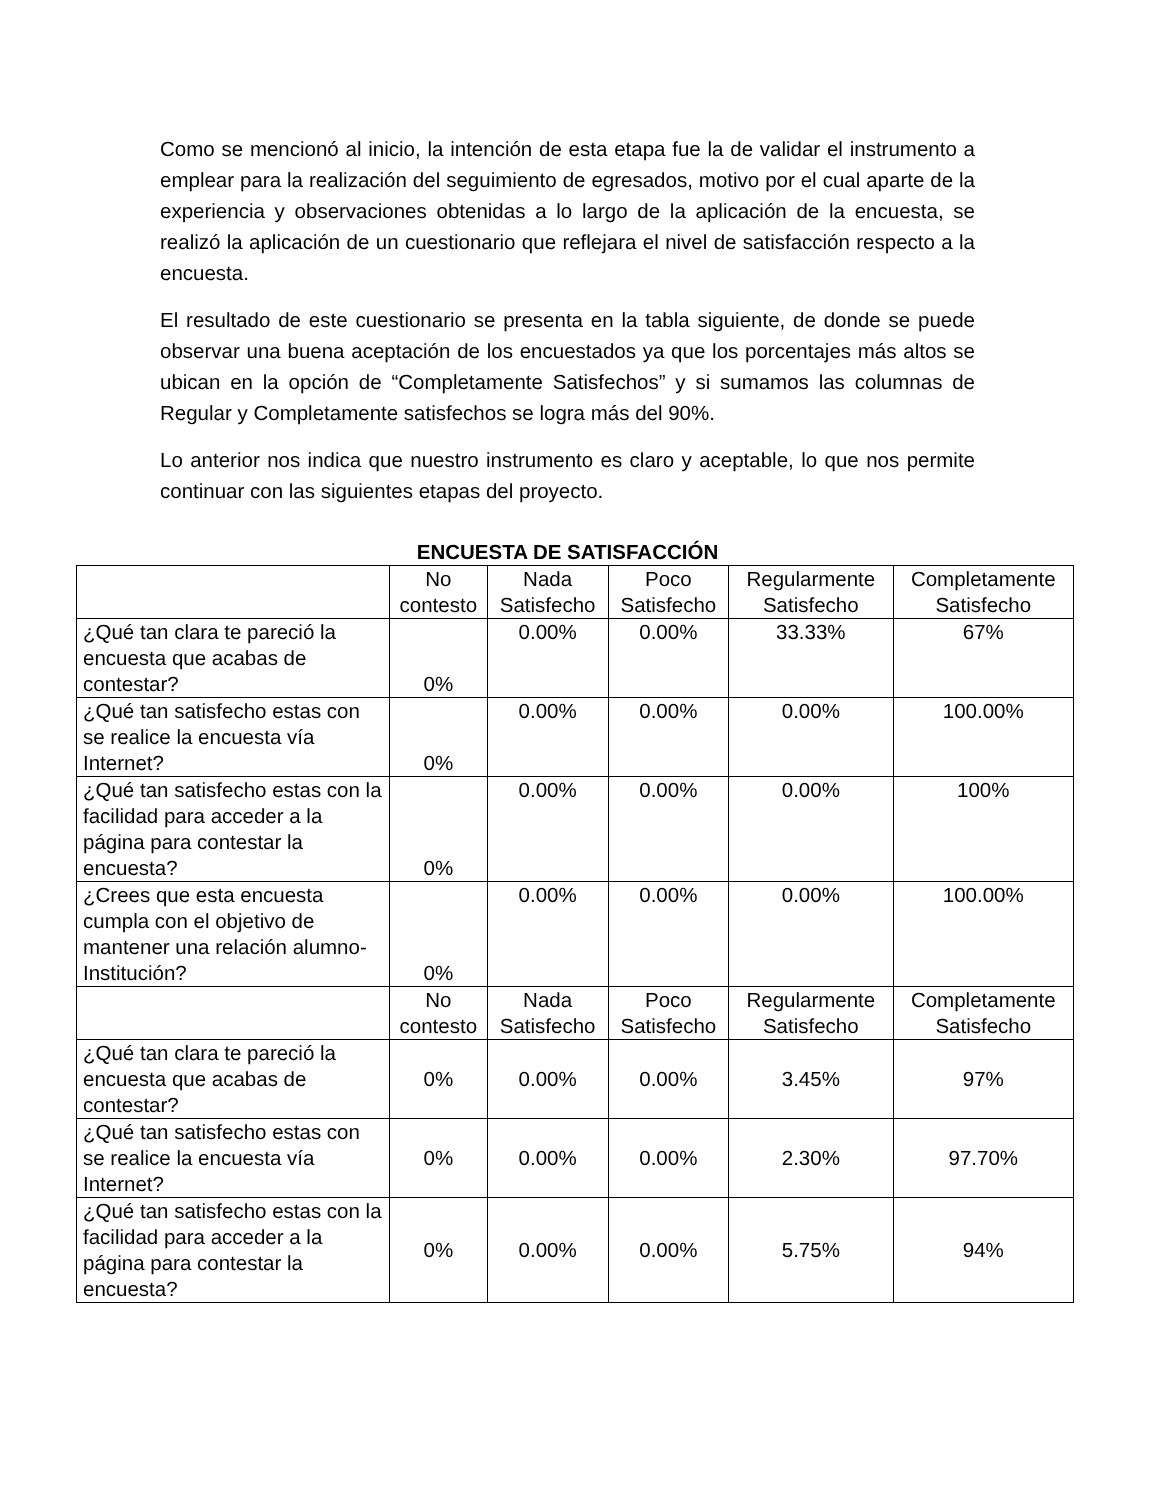Como se mencionó al inicio, la intención de esta etapa fue la de validar el instrumento a emplear para la realización del seguimiento de egresados, motivo por el cual aparte de la experiencia y observaciones obtenidas a lo largo de la aplicación de la encuesta, se realizó la aplicación de un cuestionario que reflejara el nivel de satisfacción respecto a la encuesta.
El resultado de este cuestionario se presenta en la tabla siguiente, de donde se puede observar una buena aceptación de los encuestados ya que los porcentajes más altos se ubican en la opción de “Completamente Satisfechos” y si sumamos las columnas de Regular y Completamente satisfechos se logra más del 90%.
Lo anterior nos indica que nuestro instrumento es claro y aceptable, lo que nos permite continuar con las siguientes etapas del proyecto.
ENCUESTA DE SATISFACCIÓN
| | No contesto | Nada Satisfecho | Poco Satisfecho | Regularmente Satisfecho | Completamente Satisfecho |
| --- | --- | --- | --- | --- | --- |
| ¿Qué tan clara te pareció la encuesta que acabas de contestar? | 0% | 0.00% | 0.00% | 33.33% | 67% |
| ¿Qué tan satisfecho estas con se realice la encuesta vía Internet? | 0% | 0.00% | 0.00% | 0.00% | 100.00% |
| ¿Qué tan satisfecho estas con la facilidad para acceder a la página para contestar la encuesta? | 0% | 0.00% | 0.00% | 0.00% | 100% |
| ¿Crees que esta encuesta cumpla con el objetivo de mantener una relación alumno-Institución? | 0% | 0.00% | 0.00% | 0.00% | 100.00% |
| | No contesto | Nada Satisfecho | Poco Satisfecho | Regularmente Satisfecho | Completamente Satisfecho |
| ¿Qué tan clara te pareció la encuesta que acabas de contestar? | 0% | 0.00% | 0.00% | 3.45% | 97% |
| ¿Qué tan satisfecho estas con se realice la encuesta vía Internet? | 0% | 0.00% | 0.00% | 2.30% | 97.70% |
| ¿Qué tan satisfecho estas con la facilidad para acceder a la página para contestar la encuesta? | 0% | 0.00% | 0.00% | 5.75% | 94% |